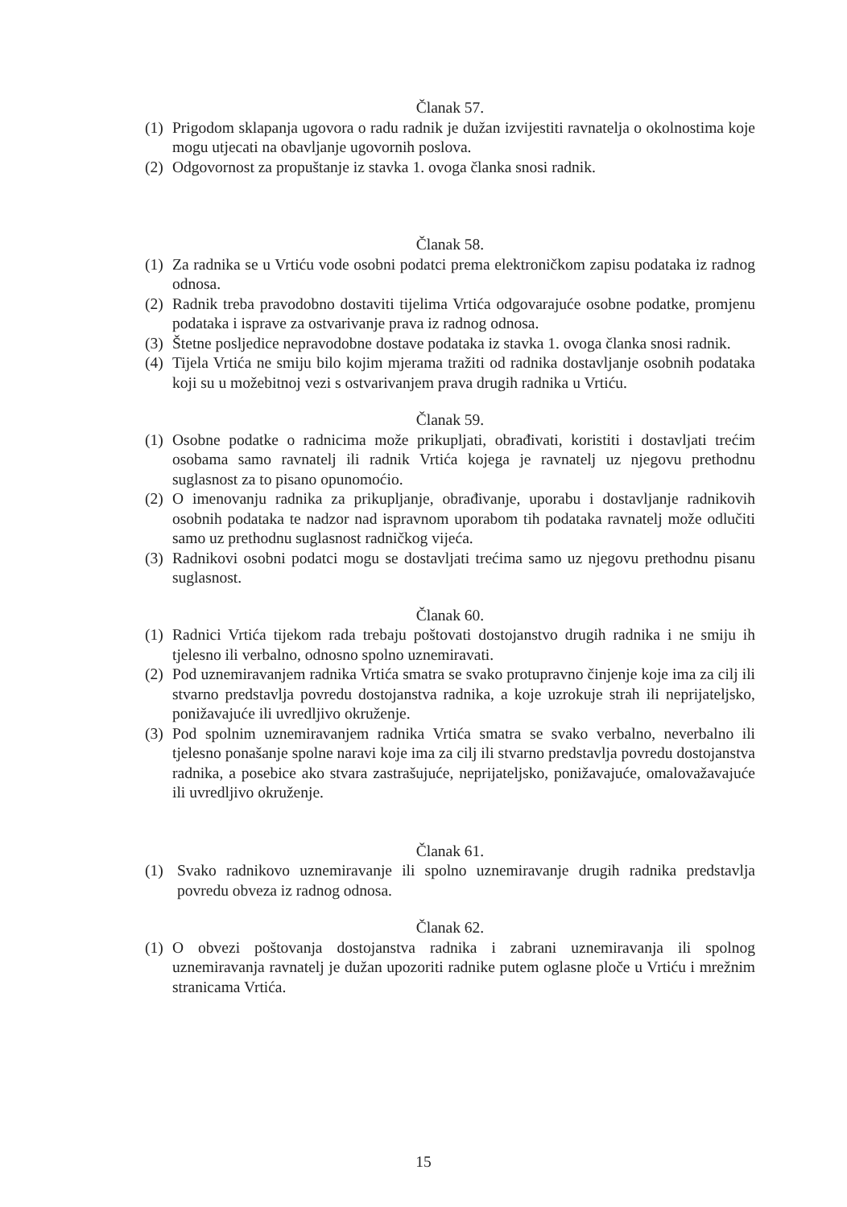Članak 57.
(1) Prigodom sklapanja ugovora o radu radnik je dužan izvijestiti ravnatelja o okolnostima koje mogu utjecati na obavljanje ugovornih poslova.
(2) Odgovornost za propuštanje iz stavka 1. ovoga članka snosi radnik.
Članak 58.
(1) Za radnika se u Vrtiću vode osobni podatci prema elektroničkom zapisu podataka iz radnog odnosa.
(2) Radnik treba pravodobno dostaviti tijelima Vrtića odgovarajuće osobne podatke, promjenu podataka i isprave za ostvarivanje prava iz radnog odnosa.
(3) Štetne posljedice nepravodobne dostave podataka iz stavka 1. ovoga članka snosi radnik.
(4) Tijela Vrtića ne smiju bilo kojim mjerama tražiti od radnika dostavljanje osobnih podataka koji su u možebitnoj vezi s ostvarivanjem prava drugih radnika u Vrtiću.
Članak 59.
(1) Osobne podatke o radnicima može prikupljati, obrađivati, koristiti i dostavljati trećim osobama samo ravnatelj ili radnik Vrtića kojega je ravnatelj uz njegovu prethodnu suglasnost za to pisano opunomoćio.
(2) O imenovanju radnika za prikupljanje, obrađivanje, uporabu i dostavljanje radnikovih osobnih podataka te nadzor nad ispravnom uporabom tih podataka ravnatelj može odlučiti samo uz prethodnu suglasnost radničkog vijeća.
(3) Radnikovi osobni podatci mogu se dostavljati trećima samo uz njegovu prethodnu pisanu suglasnost.
Članak 60.
(1) Radnici Vrtića tijekom rada trebaju poštovati dostojanstvo drugih radnika i ne smiju ih tjelesno ili verbalno, odnosno spolno uznemiravati.
(2) Pod uznemiravanjem radnika Vrtića smatra se svako protupravno činjenje koje ima za cilj ili stvarno predstavlja povredu dostojanstva radnika, a koje uzrokuje strah ili neprijateljsko, ponižavajuće ili uvredljivo okruženje.
(3) Pod spolnim uznemiravanjem radnika Vrtića smatra se svako verbalno, neverbalno ili tjelesno ponašanje spolne naravi koje ima za cilj ili stvarno predstavlja povredu dostojanstva radnika, a posebice ako stvara zastrašujuće, neprijateljsko, ponižavajuće, omalovažavajuće ili uvredljivo okruženje.
Članak 61.
(1) Svako radnikovo uznemiravanje ili spolno uznemiravanje drugih radnika predstavlja povredu obveza iz radnog odnosa.
Članak 62.
(1) O obvezi poštovanja dostojanstva radnika i zabrani uznemiravanja ili spolnog uznemiravanja ravnatelj je dužan upozoriti radnike putem oglasne ploče u Vrtiću i mrežnim stranicama Vrtića.
15